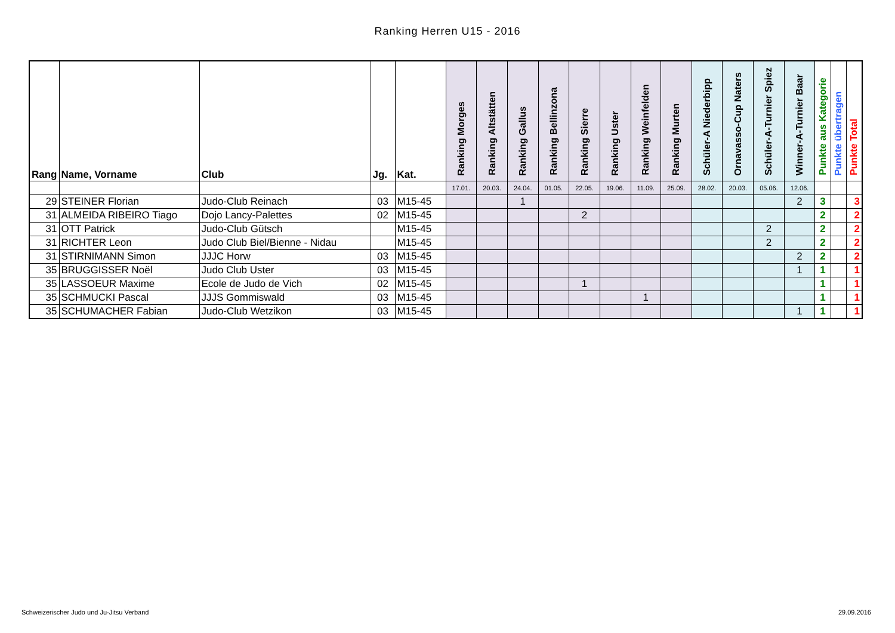Ranking Herren U15 - 2016
| Rang | Name, Vorname | Club | Jg. | Kat. | Ranking Morges | Ranking Altstätten | Ranking Gallus | Ranking Bellinzona | Ranking Sierre | Ranking Uster | Ranking Weinfelden | Ranking Murten | Schüler-A Niederbipp | Ornavasso-Cup Naters | Schüler-A-Turnier Spiez | Winner-A-Turnier Baar | Punkte aus Kategorie | Punkte übertragen | Punkte Total |
| --- | --- | --- | --- | --- | --- | --- | --- | --- | --- | --- | --- | --- | --- | --- | --- | --- | --- | --- | --- |
| | | | | | 17.01. | 20.03. | 24.04. | 01.05. | 22.05. | 19.06. | 11.09. | 25.09. | 28.02. | 20.03. | 05.06. | 12.06. | | | |
| 29 | STEINER Florian | Judo-Club Reinach | 03 | M15-45 | | | 1 | | | | | | | | | 2 | 3 | | 3 |
| 31 | ALMEIDA RIBEIRO Tiago | Dojo Lancy-Palettes | 02 | M15-45 | | | | | 2 | | | | | | | | 2 | | 2 |
| 31 | OTT Patrick | Judo-Club Gütsch | | M15-45 | | | | | | | | | | | 2 | | 2 | | 2 |
| 31 | RICHTER Leon | Judo Club Biel/Bienne - Nidau | | M15-45 | | | | | | | | | | | 2 | | 2 | | 2 |
| 31 | STIRNIMANN Simon | JJJC Horw | 03 | M15-45 | | | | | | | | | | | | 2 | 2 | | 2 |
| 35 | BRUGGISSER Noël | Judo Club Uster | 03 | M15-45 | | | | | | | | | | | | 1 | 1 | | 1 |
| 35 | LASSOEUR Maxime | Ecole de Judo de Vich | 02 | M15-45 | | | | | 1 | | | | | | | | 1 | | 1 |
| 35 | SCHMUCKI Pascal | JJJS Gommiswald | 03 | M15-45 | | | | | | | 1 | | | | | | 1 | | 1 |
| 35 | SCHUMACHER Fabian | Judo-Club Wetzikon | 03 | M15-45 | | | | | | | | | | | | 1 | 1 | | 1 |
Schweizerischer Judo und Ju-Jitsu Verband
29.09.2016